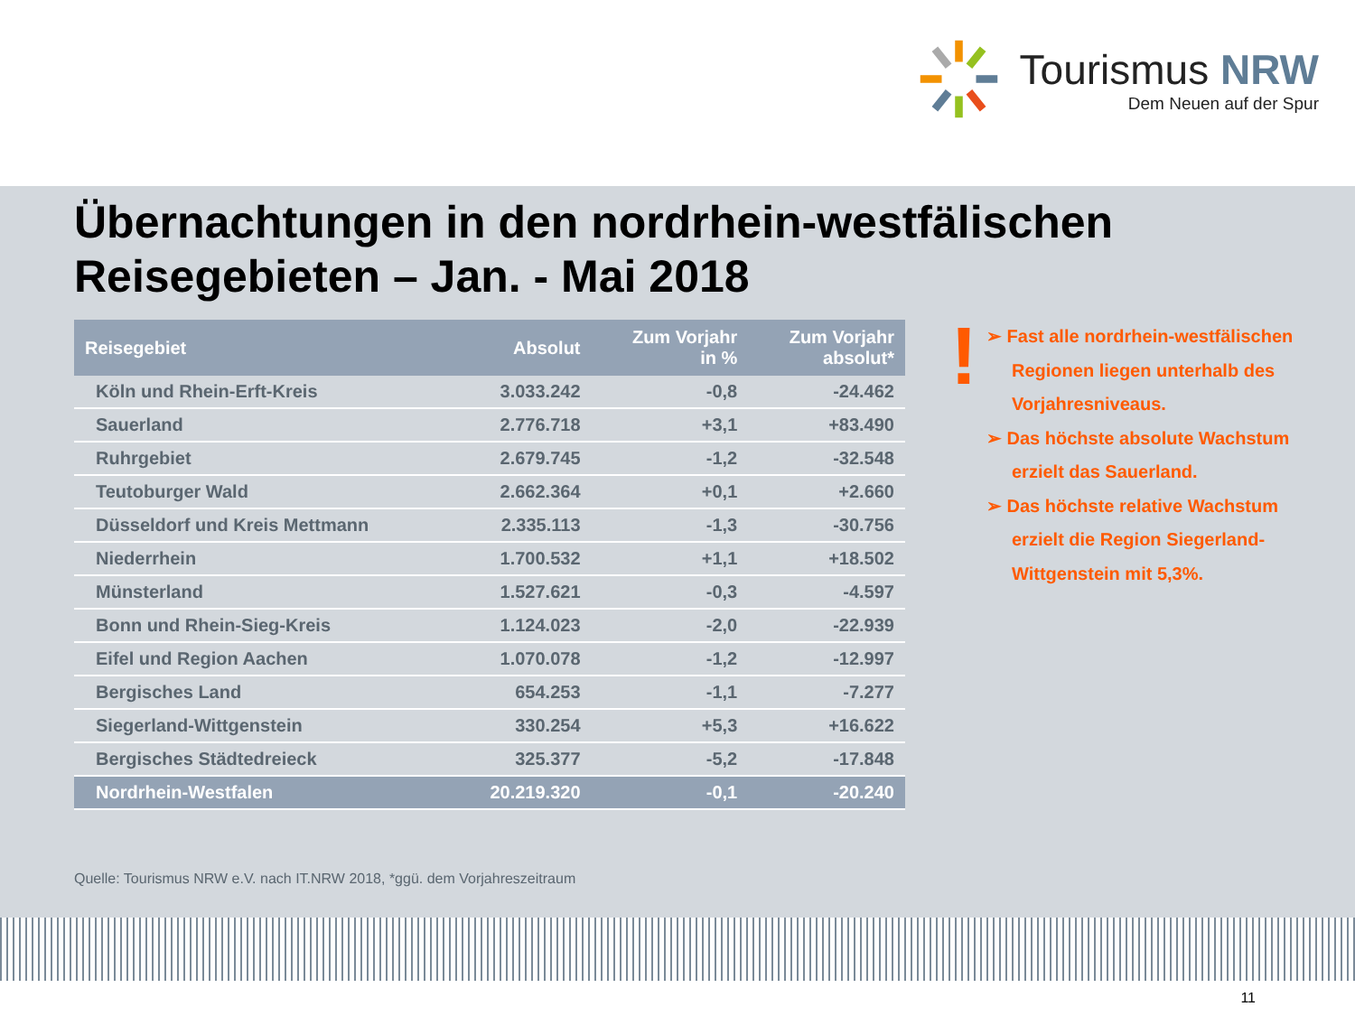Tourismus NRW
Dem Neuen auf der Spur
Übernachtungen in den nordrhein-westfälischen Reisegebieten – Jan. - Mai 2018
| Reisegebiet | Absolut | Zum Vorjahr in % | Zum Vorjahr absolut* |
| --- | --- | --- | --- |
| Köln und Rhein-Erft-Kreis | 3.033.242 | -0,8 | -24.462 |
| Sauerland | 2.776.718 | +3,1 | +83.490 |
| Ruhrgebiet | 2.679.745 | -1,2 | -32.548 |
| Teutoburger Wald | 2.662.364 | +0,1 | +2.660 |
| Düsseldorf und Kreis Mettmann | 2.335.113 | -1,3 | -30.756 |
| Niederrhein | 1.700.532 | +1,1 | +18.502 |
| Münsterland | 1.527.621 | -0,3 | -4.597 |
| Bonn und Rhein-Sieg-Kreis | 1.124.023 | -2,0 | -22.939 |
| Eifel und Region Aachen | 1.070.078 | -1,2 | -12.997 |
| Bergisches Land | 654.253 | -1,1 | -7.277 |
| Siegerland-Wittgenstein | 330.254 | +5,3 | +16.622 |
| Bergisches Städtedreieck | 325.377 | -5,2 | -17.848 |
| Nordrhein-Westfalen | 20.219.320 | -0,1 | -20.240 |
!
➢ Fast alle nordrhein-westfälischen Regionen liegen unterhalb des Vorjahresniveaus.
➢ Das höchste absolute Wachstum erzielt das Sauerland.
➢ Das höchste relative Wachstum erzielt die Region Siegerland-Wittgenstein mit 5,3%.
Quelle: Tourismus NRW e.V. nach IT.NRW 2018, *ggü. dem Vorjahreszeitraum
11